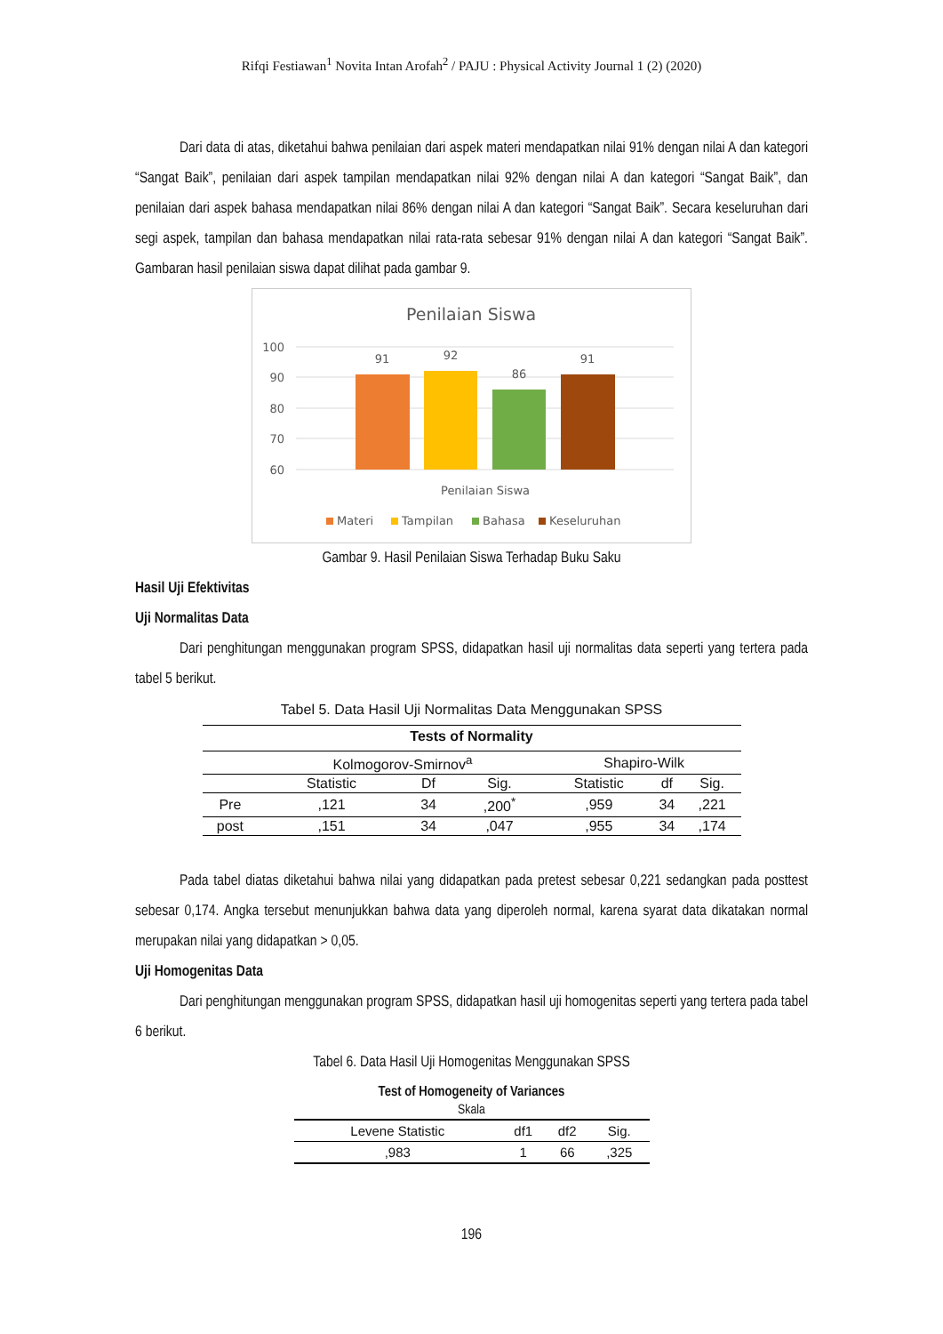Rifqi Festiawan<sup>1</sup> Novita Intan Arofah<sup>2</sup> / PAJU : Physical Activity Journal 1 (2) (2020)
Dari data di atas, diketahui bahwa penilaian dari aspek materi mendapatkan nilai 91% dengan nilai A dan kategori “Sangat Baik”, penilaian dari aspek tampilan mendapatkan nilai 92% dengan nilai A dan kategori “Sangat Baik”, dan penilaian dari aspek bahasa mendapatkan nilai 86% dengan nilai A dan kategori “Sangat Baik”. Secara keseluruhan dari segi aspek, tampilan dan bahasa mendapatkan nilai rata-rata sebesar 91% dengan nilai A dan kategori “Sangat Baik”. Gambaran hasil penilaian siswa dapat dilihat pada gambar 9.
Penilaian Siswa
100
90
80
70
60
91
92
86
91
Penilaian Siswa
Materi
Tampilan
Bahasa
Keseluruhan
Gambar 9. Hasil Penilaian Siswa Terhadap Buku Saku
Hasil Uji Efektivitas
Uji Normalitas Data
Dari penghitungan menggunakan program SPSS, didapatkan hasil uji normalitas data seperti yang tertera pada tabel 5 berikut.
Tabel 5. Data Hasil Uji Normalitas Data Menggunakan SPSS
| Tests of Normality | | | | | | |
| --- | --- | --- | --- | --- | --- | --- |
| | Kolmogorov-Smirnov<sup>a</sup> | | | Shapiro-Wilk | | |
| | Statistic | Df | Sig. | Statistic | df | Sig. |
| Pre | ,121 | 34 | ,200<sup>*</sup> | ,959 | 34 | ,221 |
| post | ,151 | 34 | ,047 | ,955 | 34 | ,174 |
Pada tabel diatas diketahui bahwa nilai yang didapatkan pada pretest sebesar 0,221 sedangkan pada posttest sebesar 0,174. Angka tersebut menunjukkan bahwa data yang diperoleh normal, karena syarat data dikatakan normal merupakan nilai yang didapatkan > 0,05.
Uji Homogenitas Data
Dari penghitungan menggunakan program SPSS, didapatkan hasil uji homogenitas seperti yang tertera pada tabel 6 berikut.
Tabel 6. Data Hasil Uji Homogenitas Menggunakan SPSS
Test of Homogeneity of Variances
Skala
| Levene Statistic | df1 | df2 | Sig. |
| ,983 | 1 | 66 | ,325 |
196